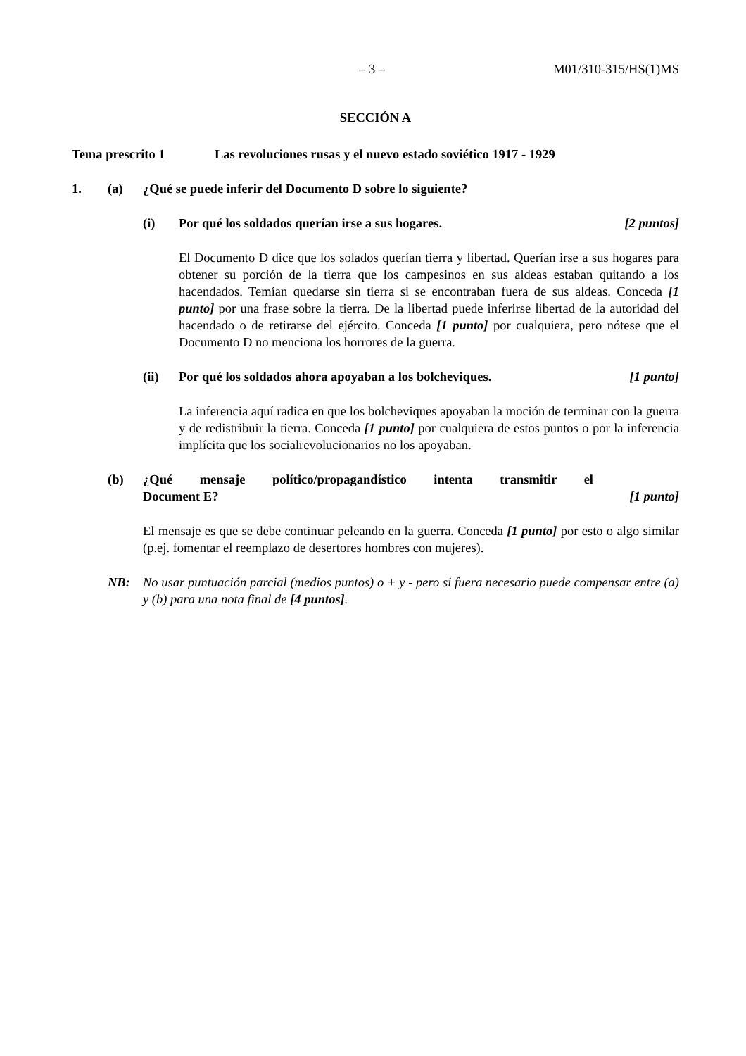– 3 – M01/310-315/HS(1)MS
SECCIÓN A
Tema prescrito 1 Las revoluciones rusas y el nuevo estado soviético 1917 - 1929
1. (a) ¿Qué se puede inferir del Documento D sobre lo siguiente?
(i) Por qué los soldados querían irse a sus hogares. [2 puntos]
El Documento D dice que los solados querían tierra y libertad. Querían irse a sus hogares para obtener su porción de la tierra que los campesinos en sus aldeas estaban quitando a los hacendados. Temían quedarse sin tierra si se encontraban fuera de sus aldeas. Conceda [1 punto] por una frase sobre la tierra. De la libertad puede inferirse libertad de la autoridad del hacendado o de retirarse del ejército. Conceda [1 punto] por cualquiera, pero nótese que el Documento D no menciona los horrores de la guerra.
(ii) Por qué los soldados ahora apoyaban a los bolcheviques. [1 punto]
La inferencia aquí radica en que los bolcheviques apoyaban la moción de terminar con la guerra y de redistribuir la tierra. Conceda [1 punto] por cualquiera de estos puntos o por la inferencia implícita que los socialrevolucionarios no los apoyaban.
(b) ¿Qué mensaje político/propagandístico intenta transmitir el
Document E? [1 punto]
El mensaje es que se debe continuar peleando en la guerra. Conceda [1 punto] por esto o algo similar (p.ej. fomentar el reemplazo de desertores hombres con mujeres).
NB: No usar puntuación parcial (medios puntos) o + y - pero si fuera necesario puede compensar entre (a) y (b) para una nota final de [4 puntos].